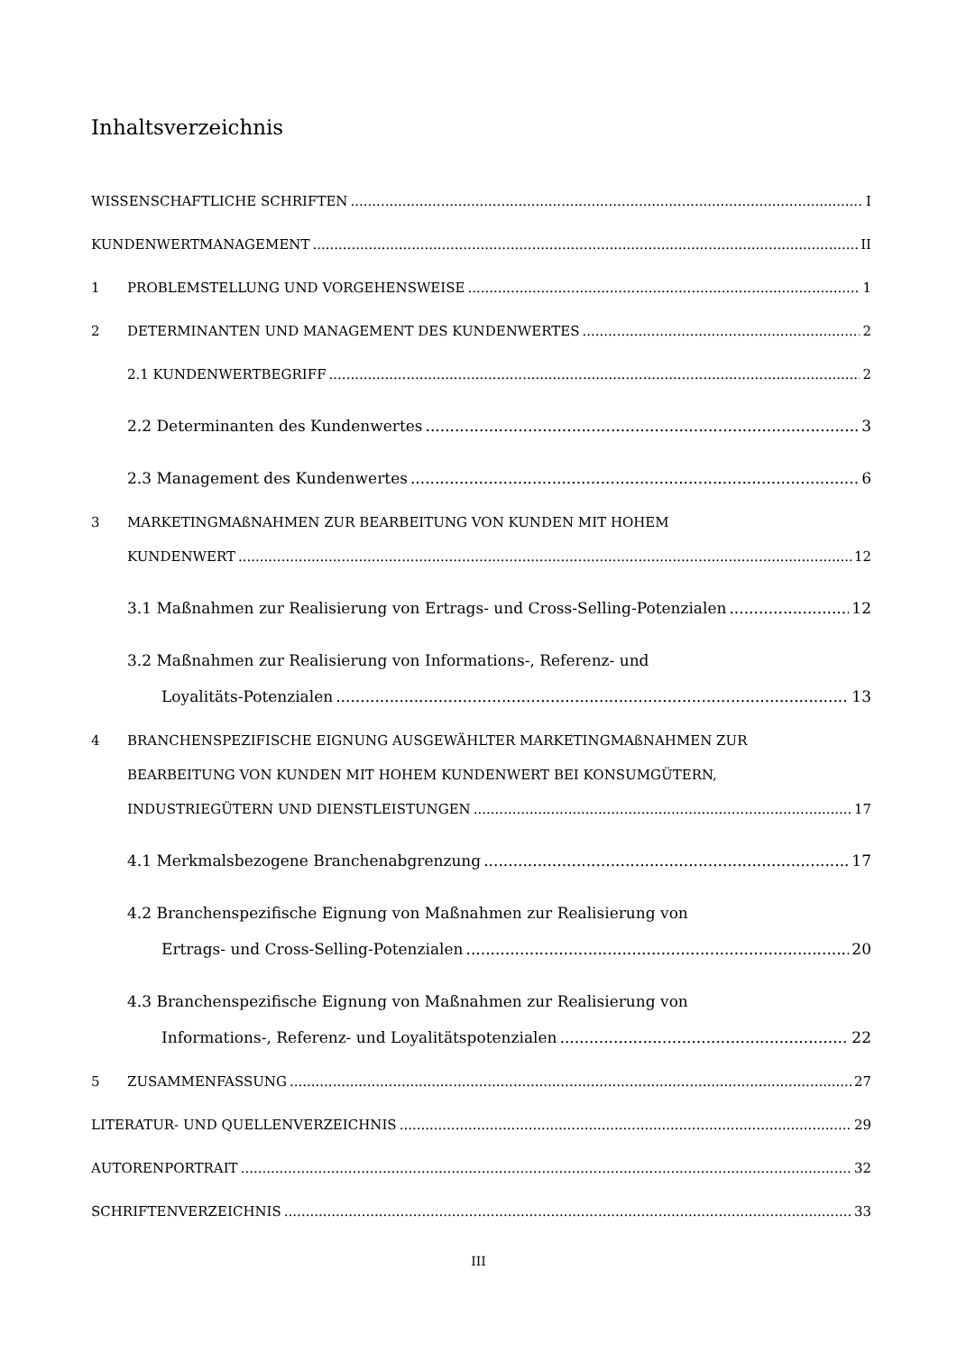Inhaltsverzeichnis
WISSENSCHAFTLICHE SCHRIFTEN I
KUNDENWERTMANAGEMENT II
1 PROBLEMSTELLUNG UND VORGEHENSWEISE 1
2 DETERMINANTEN UND MANAGEMENT DES KUNDENWERTES 2
2.1 KUNDENWERTBEGRIFF 2
2.2 Determinanten des Kundenwertes 3
2.3 Management des Kundenwertes 6
3 MARKETINGMAßNAHMEN ZUR BEARBEITUNG VON KUNDEN MIT HOHEM
KUNDENWERT 12
3.1 Maßnahmen zur Realisierung von Ertrags- und Cross-Selling-Potenzialen 12
3.2 Maßnahmen zur Realisierung von Informations-, Referenz- und
Loyalitäts-Potenziale­n 13
4 BRANCHENSPEZIFISCHE EIGNUNG AUSGEWÄHLTER MARKETINGMAßNAHMEN ZUR
BEARBEITUNG VON KUNDEN MIT HOHEM KUNDENWERT BEI KONSUMGÜTERN,
INDUSTRIEGÜTERN UND DIENSTLEISTUNGEN 17
4.1 Merkmalsbezogene Branchenabgrenzung 17
4.2 Branchenspezifische Eignung von Maßnahmen zur Realisierung von
Ertrags- und Cross-Selling-Potenzialen 20
4.3 Branchenspezifische Eignung von Maßnahmen zur Realisierung von
Informations-, Referenz- und Loyalitätspotenzialen 22
5 ZUSAMMENFASSUNG 27
LITERATUR- UND QUELLENVERZEICHNIS 29
AUTORENPORTRAIT 32
SCHRIFTENVERZEICHNIS 33
III